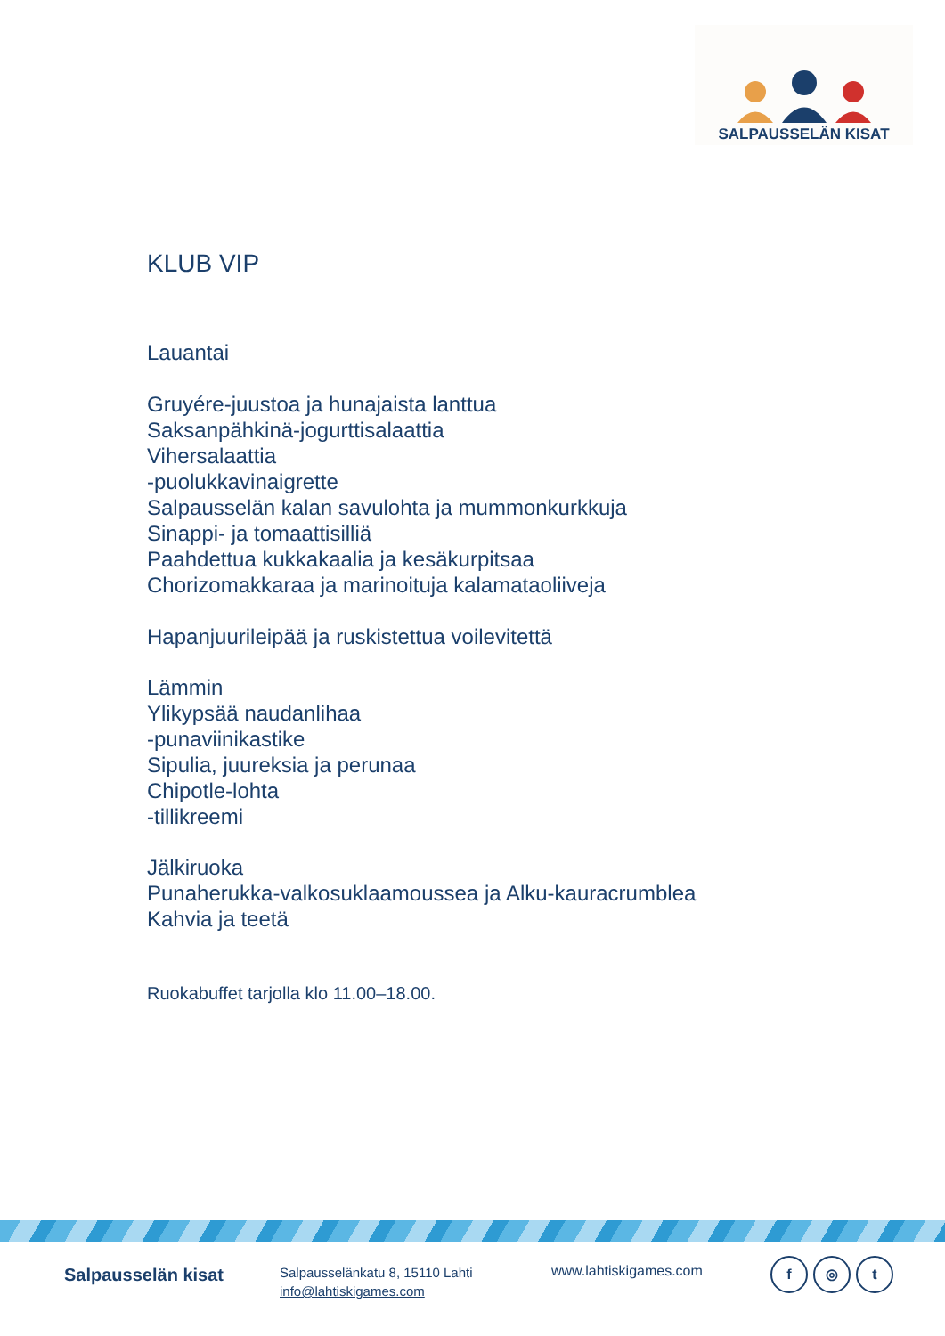SALPAUSSELÄN KISAT
KLUB VIP
Lauantai
Gruyére-juustoa ja hunajaista lanttua
Saksanpähkinä-jogurttisalaattia
Vihersalaattia
-puolukkavinaigrette
Salpausselän kalan savulohta ja mummonkurkkuja
Sinappi- ja tomaattisilliä
Paahdettua kukkakaalia ja kesäkurpitsaa
Chorizomakkaraa ja marinoituja kalamataoliiveja
Hapanjuurileipää ja ruskistettua voilevitettä
Lämmin
Ylikypsää naudanlihaa
-punaviinikastike
Sipulia, juureksia ja perunaa
Chipotle-lohta
-tillikreemi
Jälkiruoka
Punaherukka-valkosuklaamoussea ja Alku-kauracrumblea
Kahvia ja teetä
Ruokabuffet tarjolla klo 11.00–18.00.
Salpausselän kisat
Salpausselänkatu 8, 15110 Lahti
info@lahtiskigames.com
www.lahtiskigames.com
f ◎ t